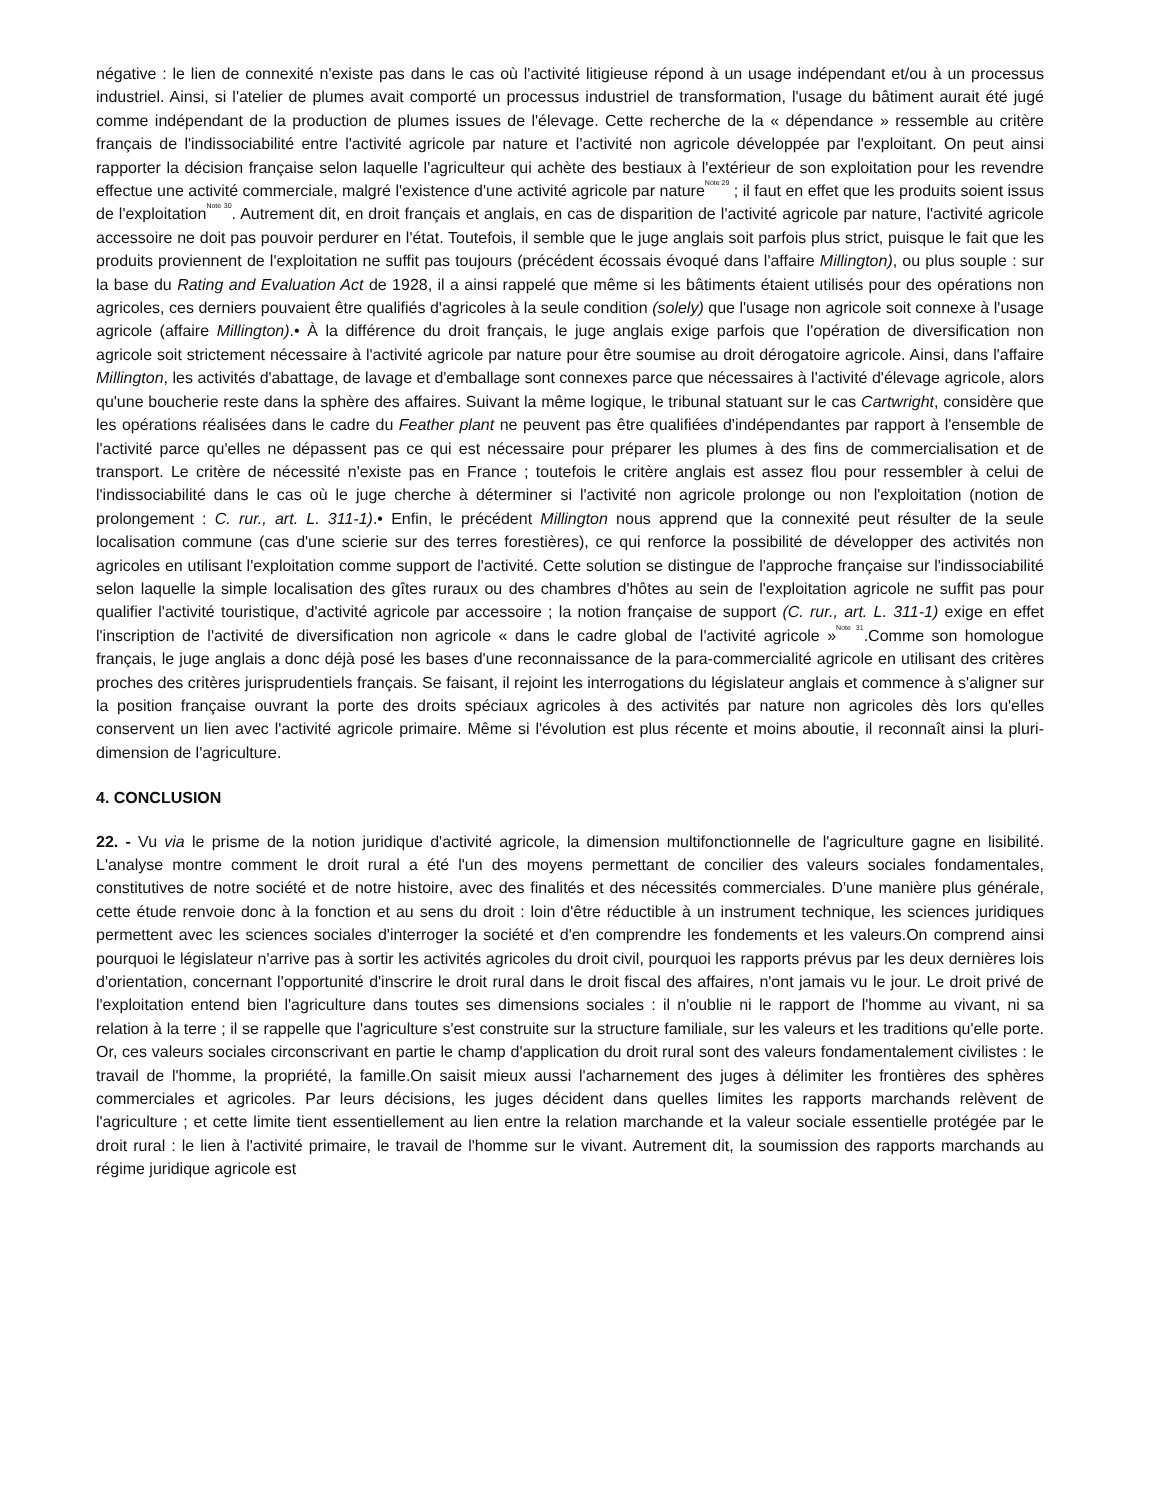négative : le lien de connexité n'existe pas dans le cas où l'activité litigieuse répond à un usage indépendant et/ou à un processus industriel. Ainsi, si l'atelier de plumes avait comporté un processus industriel de transformation, l'usage du bâtiment aurait été jugé comme indépendant de la production de plumes issues de l'élevage. Cette recherche de la « dépendance » ressemble au critère français de l'indissociabilité entre l'activité agricole par nature et l'activité non agricole développée par l'exploitant. On peut ainsi rapporter la décision française selon laquelle l'agriculteur qui achète des bestiaux à l'extérieur de son exploitation pour les revendre effectue une activité commerciale, malgré l'existence d'une activité agricole par nature<sup>Note 29</sup> ; il faut en effet que les produits soient issus de l'exploitation<sup>Note 30</sup>. Autrement dit, en droit français et anglais, en cas de disparition de l'activité agricole par nature, l'activité agricole accessoire ne doit pas pouvoir perdurer en l'état. Toutefois, il semble que le juge anglais soit parfois plus strict, puisque le fait que les produits proviennent de l'exploitation ne suffit pas toujours (précédent écossais évoqué dans l'affaire Millington), ou plus souple : sur la base du Rating and Evaluation Act de 1928, il a ainsi rappelé que même si les bâtiments étaient utilisés pour des opérations non agricoles, ces derniers pouvaient être qualifiés d'agricoles à la seule condition (solely) que l'usage non agricole soit connexe à l'usage agricole (affaire Millington).• À la différence du droit français, le juge anglais exige parfois que l'opération de diversification non agricole soit strictement nécessaire à l'activité agricole par nature pour être soumise au droit dérogatoire agricole. Ainsi, dans l'affaire Millington, les activités d'abattage, de lavage et d'emballage sont connexes parce que nécessaires à l'activité d'élevage agricole, alors qu'une boucherie reste dans la sphère des affaires. Suivant la même logique, le tribunal statuant sur le cas Cartwright, considère que les opérations réalisées dans le cadre du Feather plant ne peuvent pas être qualifiées d'indépendantes par rapport à l'ensemble de l'activité parce qu'elles ne dépassent pas ce qui est nécessaire pour préparer les plumes à des fins de commercialisation et de transport. Le critère de nécessité n'existe pas en France ; toutefois le critère anglais est assez flou pour ressembler à celui de l'indissociabilité dans le cas où le juge cherche à déterminer si l'activité non agricole prolonge ou non l'exploitation (notion de prolongement : C. rur., art. L. 311-1).• Enfin, le précédent Millington nous apprend que la connexité peut résulter de la seule localisation commune (cas d'une scierie sur des terres forestières), ce qui renforce la possibilité de développer des activités non agricoles en utilisant l'exploitation comme support de l'activité. Cette solution se distingue de l'approche française sur l'indissociabilité selon laquelle la simple localisation des gîtes ruraux ou des chambres d'hôtes au sein de l'exploitation agricole ne suffit pas pour qualifier l'activité touristique, d'activité agricole par accessoire ; la notion française de support (C. rur., art. L. 311-1) exige en effet l'inscription de l'activité de diversification non agricole « dans le cadre global de l'activité agricole »<sup>Note 31</sup>.Comme son homologue français, le juge anglais a donc déjà posé les bases d'une reconnaissance de la para-commercialité agricole en utilisant des critères proches des critères jurisprudentiels français. Se faisant, il rejoint les interrogations du législateur anglais et commence à s'aligner sur la position française ouvrant la porte des droits spéciaux agricoles à des activités par nature non agricoles dès lors qu'elles conservent un lien avec l'activité agricole primaire. Même si l'évolution est plus récente et moins aboutie, il reconnaît ainsi la pluri-dimension de l'agriculture.
4. CONCLUSION
22. - Vu via le prisme de la notion juridique d'activité agricole, la dimension multifonctionnelle de l'agriculture gagne en lisibilité. L'analyse montre comment le droit rural a été l'un des moyens permettant de concilier des valeurs sociales fondamentales, constitutives de notre société et de notre histoire, avec des finalités et des nécessités commerciales. D'une manière plus générale, cette étude renvoie donc à la fonction et au sens du droit : loin d'être réductible à un instrument technique, les sciences juridiques permettent avec les sciences sociales d'interroger la société et d'en comprendre les fondements et les valeurs.On comprend ainsi pourquoi le législateur n'arrive pas à sortir les activités agricoles du droit civil, pourquoi les rapports prévus par les deux dernières lois d'orientation, concernant l'opportunité d'inscrire le droit rural dans le droit fiscal des affaires, n'ont jamais vu le jour. Le droit privé de l'exploitation entend bien l'agriculture dans toutes ses dimensions sociales : il n'oublie ni le rapport de l'homme au vivant, ni sa relation à la terre ; il se rappelle que l'agriculture s'est construite sur la structure familiale, sur les valeurs et les traditions qu'elle porte. Or, ces valeurs sociales circonscrivant en partie le champ d'application du droit rural sont des valeurs fondamentalement civilistes : le travail de l'homme, la propriété, la famille.On saisit mieux aussi l'acharnement des juges à délimiter les frontières des sphères commerciales et agricoles. Par leurs décisions, les juges décident dans quelles limites les rapports marchands relèvent de l'agriculture ; et cette limite tient essentiellement au lien entre la relation marchande et la valeur sociale essentielle protégée par le droit rural : le lien à l'activité primaire, le travail de l'homme sur le vivant. Autrement dit, la soumission des rapports marchands au régime juridique agricole est